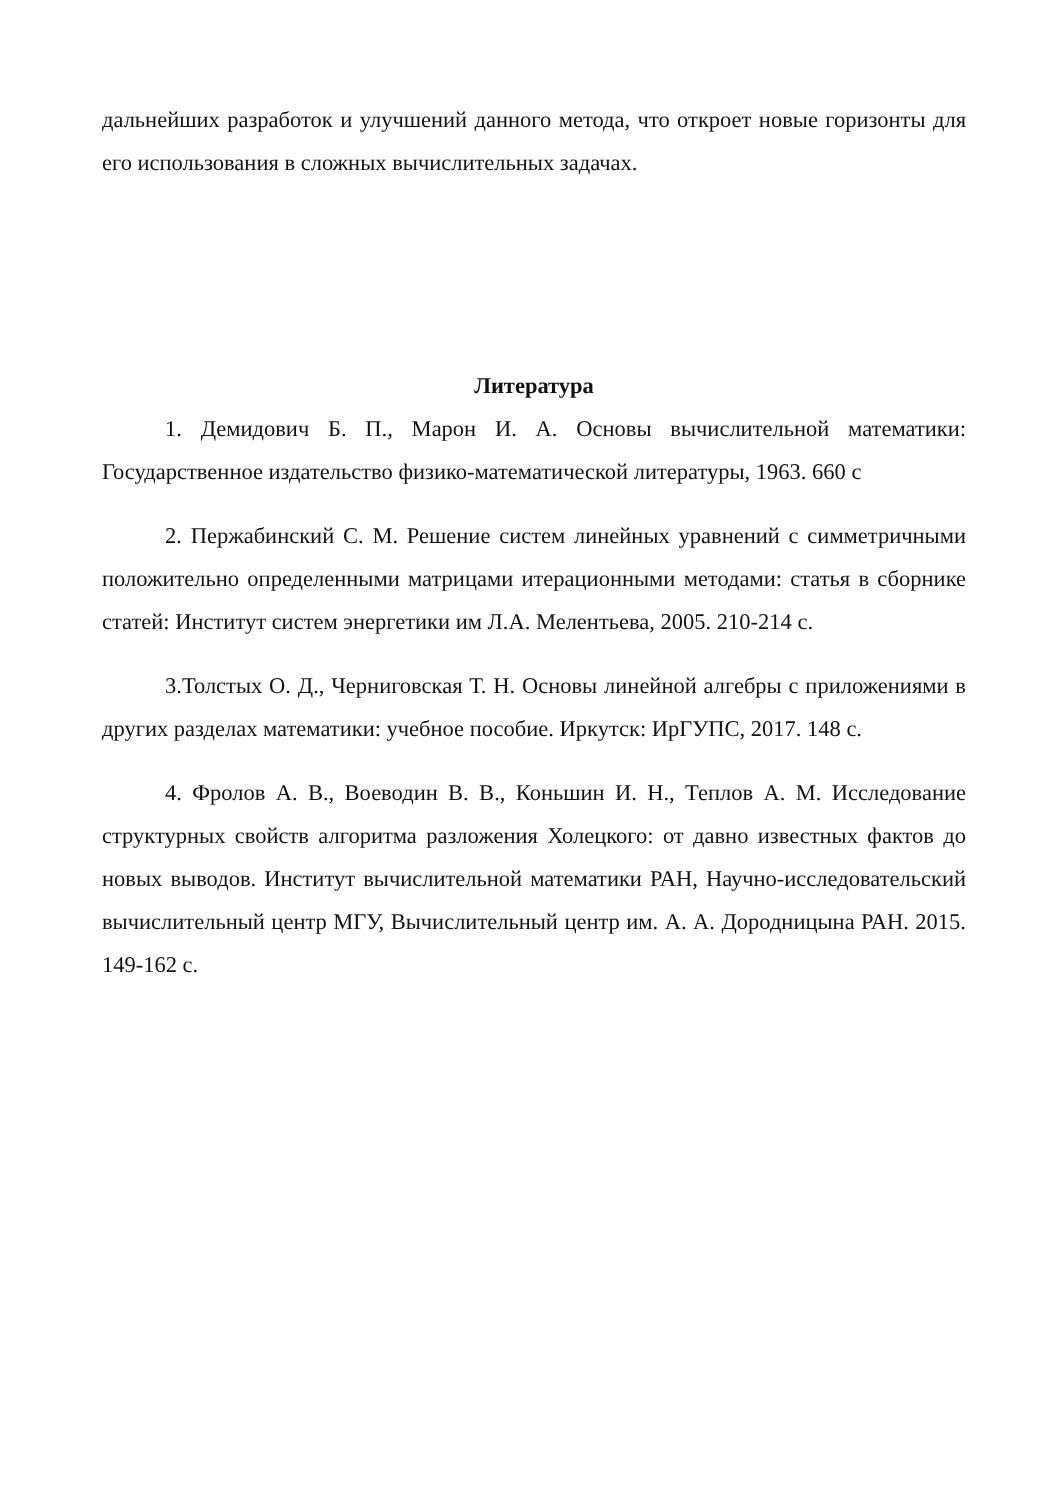дальнейших разработок и улучшений данного метода, что откроет новые горизонты для его использования в сложных вычислительных задачах.
Литература
1. Демидович Б. П., Марон И. А. Основы вычислительной математики: Государственное издательство физико-математической литературы, 1963. 660 с
2. Пержабинский С. М. Решение систем линейных уравнений с симметричными положительно определенными матрицами итерационными методами: статья в сборнике статей: Институт систем энергетики им Л.А. Мелентьева, 2005. 210-214 с.
3.Толстых О. Д., Черниговская Т. Н. Основы линейной алгебры с приложениями в других разделах математики: учебное пособие. Иркутск: ИрГУПС, 2017. 148 с.
4. Фролов А. В., Воеводин В. В., Коньшин И. Н., Теплов А. М. Исследование структурных свойств алгоритма разложения Холецкого: от давно известных фактов до новых выводов. Институт вычислительной математики РАН, Научно-исследовательский вычислительный центр МГУ, Вычислительный центр им. А. А. Дородницына РАН. 2015. 149-162 с.